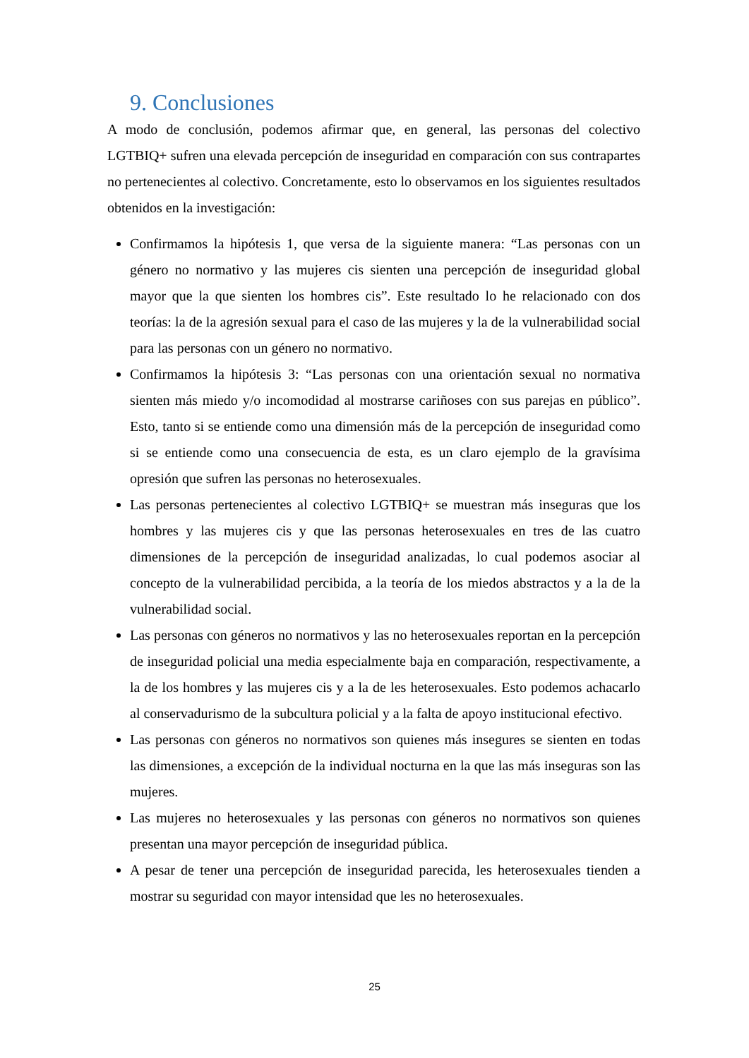9. Conclusiones
A modo de conclusión, podemos afirmar que, en general, las personas del colectivo LGTBIQ+ sufren una elevada percepción de inseguridad en comparación con sus contrapartes no pertenecientes al colectivo. Concretamente, esto lo observamos en los siguientes resultados obtenidos en la investigación:
Confirmamos la hipótesis 1, que versa de la siguiente manera: “Las personas con un género no normativo y las mujeres cis sienten una percepción de inseguridad global mayor que la que sienten los hombres cis”. Este resultado lo he relacionado con dos teorías: la de la agresión sexual para el caso de las mujeres y la de la vulnerabilidad social para las personas con un género no normativo.
Confirmamos la hipótesis 3: “Las personas con una orientación sexual no normativa sienten más miedo y/o incomodidad al mostrarse cariñoses con sus parejas en público”. Esto, tanto si se entiende como una dimensión más de la percepción de inseguridad como si se entiende como una consecuencia de esta, es un claro ejemplo de la gravísima opresión que sufren las personas no heterosexuales.
Las personas pertenecientes al colectivo LGTBIQ+ se muestran más inseguras que los hombres y las mujeres cis y que las personas heterosexuales en tres de las cuatro dimensiones de la percepción de inseguridad analizadas, lo cual podemos asociar al concepto de la vulnerabilidad percibida, a la teoría de los miedos abstractos y a la de la vulnerabilidad social.
Las personas con géneros no normativos y las no heterosexuales reportan en la percepción de inseguridad policial una media especialmente baja en comparación, respectivamente, a la de los hombres y las mujeres cis y a la de les heterosexuales. Esto podemos achacarlo al conservadurismo de la subcultura policial y a la falta de apoyo institucional efectivo.
Las personas con géneros no normativos son quienes más insegures se sienten en todas las dimensiones, a excepción de la individual nocturna en la que las más inseguras son las mujeres.
Las mujeres no heterosexuales y las personas con géneros no normativos son quienes presentan una mayor percepción de inseguridad pública.
A pesar de tener una percepción de inseguridad parecida, les heterosexuales tienden a mostrar su seguridad con mayor intensidad que les no heterosexuales.
25